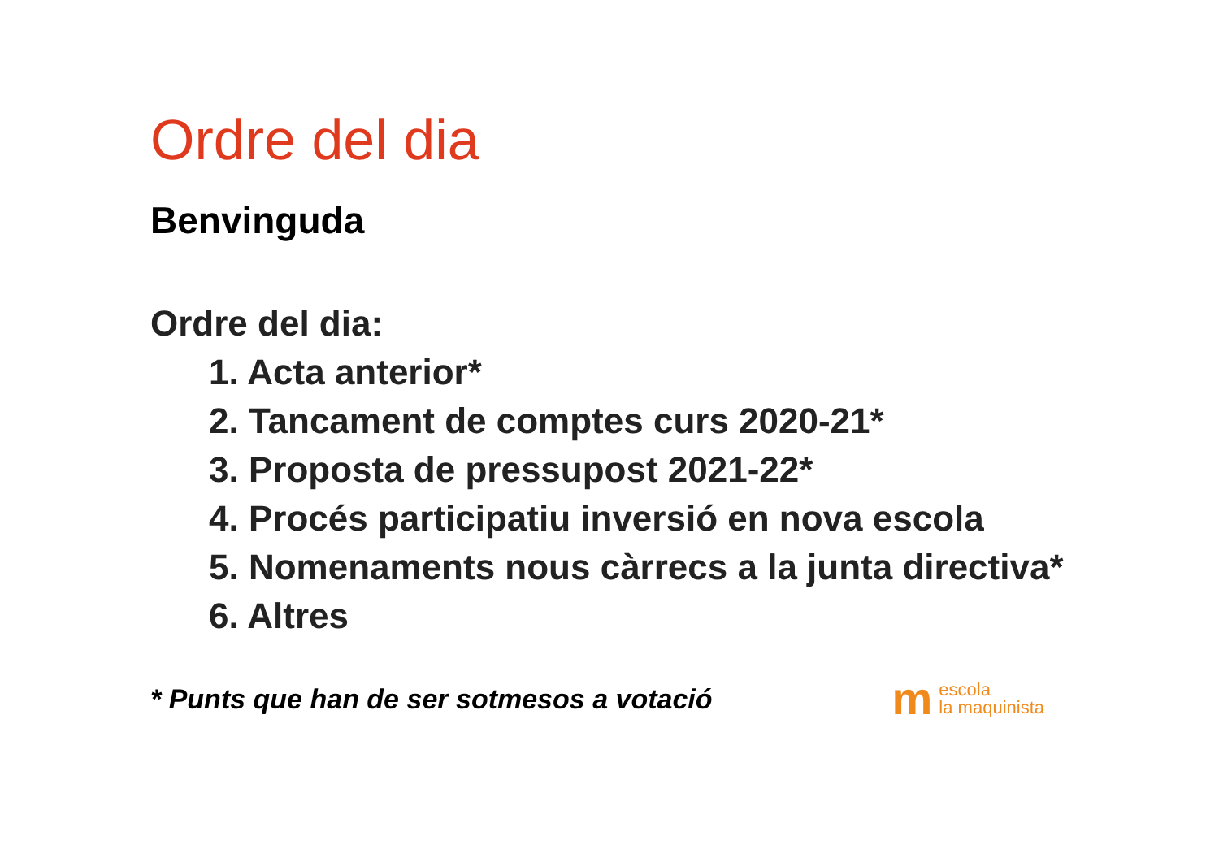Ordre del dia
Benvinguda
Ordre del dia:
1. Acta anterior*
2. Tancament de comptes curs 2020-21*
3. Proposta de pressupost 2021-22*
4. Procés participatiu inversió en nova escola
5. Nomenaments nous càrrecs a la junta directiva*
6. Altres
* Punts que han de ser sotmesos a votació m escola
la maquinista